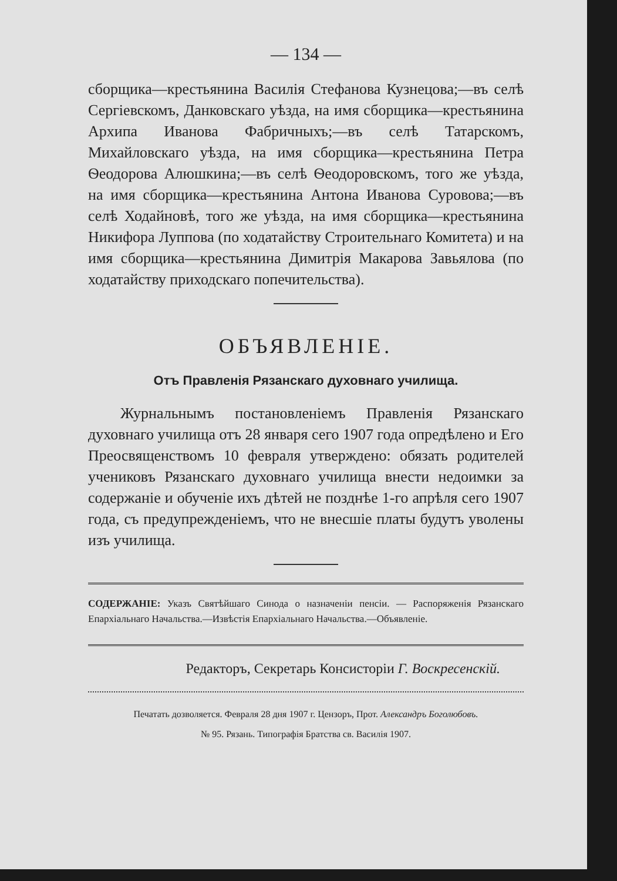— 134 —
сборщика—крестьянина Василія Стефанова Кузнецова;—въ селѣ Сергіевскомъ, Данковскаго уѣзда, на имя сборщика—крестьянина Архипа Иванова Фабричныхъ;—въ селѣ Татарскомъ, Михайловскаго уѣзда, на имя сборщика—крестьянина Петра Ѳеодорова Алюшкина;—въ селѣ Ѳеодоровскомъ, того же уѣзда, на имя сборщика—крестьянина Антона Иванова Суровова;—въ селѣ Ходайновѣ, того же уѣзда, на имя сборщика—крестьянина Никифора Луппова (по ходатайству Строительнаго Комитета) и на имя сборщика—крестьянина Димитрія Макарова Завьялова (по ходатайству приходскаго попечительства).
ОБЪЯВЛЕНІЕ.
Отъ Правленія Рязанскаго духовнаго училища.
Журнальнымъ постановленіемъ Правленія Рязанскаго духовнаго училища отъ 28 января сего 1907 года опредѣлено и Его Преосвященствомъ 10 февраля утверждено: обязать родителей учениковъ Рязанскаго духовнаго училища внести недоимки за содержаніе и обученіе ихъ дѣтей не позднѣе 1-го апрѣля сего 1907 года, съ предупрежденіемъ, что не внесшіе платы будутъ уволены изъ училища.
СОДЕРЖАНІЕ: Указъ Святѣйшаго Синода о назначеніи пенсіи. — Распоряженія Рязанскаго Епархіальнаго Начальства.—Извѣстія Епархіальнаго Начальства.—Объявленіе.
Редакторъ, Секретарь Консисторіи Г. Воскресенскій.
Печатать дозволяется. Февраля 28 дня 1907 г. Цензоръ, Прот. Александръ Боголюбовъ.
№ 95. Рязань. Типографія Братства св. Василія 1907.